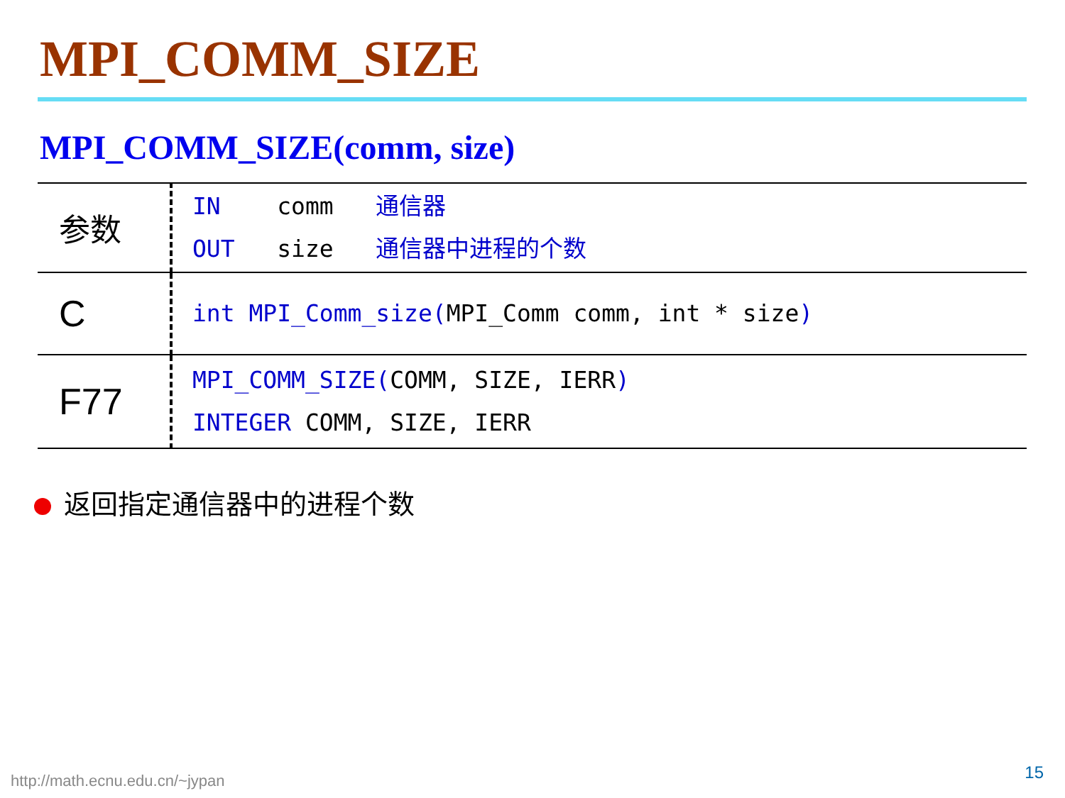MPI_COMM_SIZE
MPI_COMM_SIZE(comm, size)
| 参数 | IN comm 通信器 OUT size 通信器中进程的个数 |
| C | int MPI_Comm_size( MPI_Comm comm, int * size ) |
| F77 | MPI_COMM_SIZE( COMM, SIZE, IERR ) INTEGER COMM, SIZE, IERR |
返回指定通信器中的进程个数
http://math.ecnu.edu.cn/~jypan 15